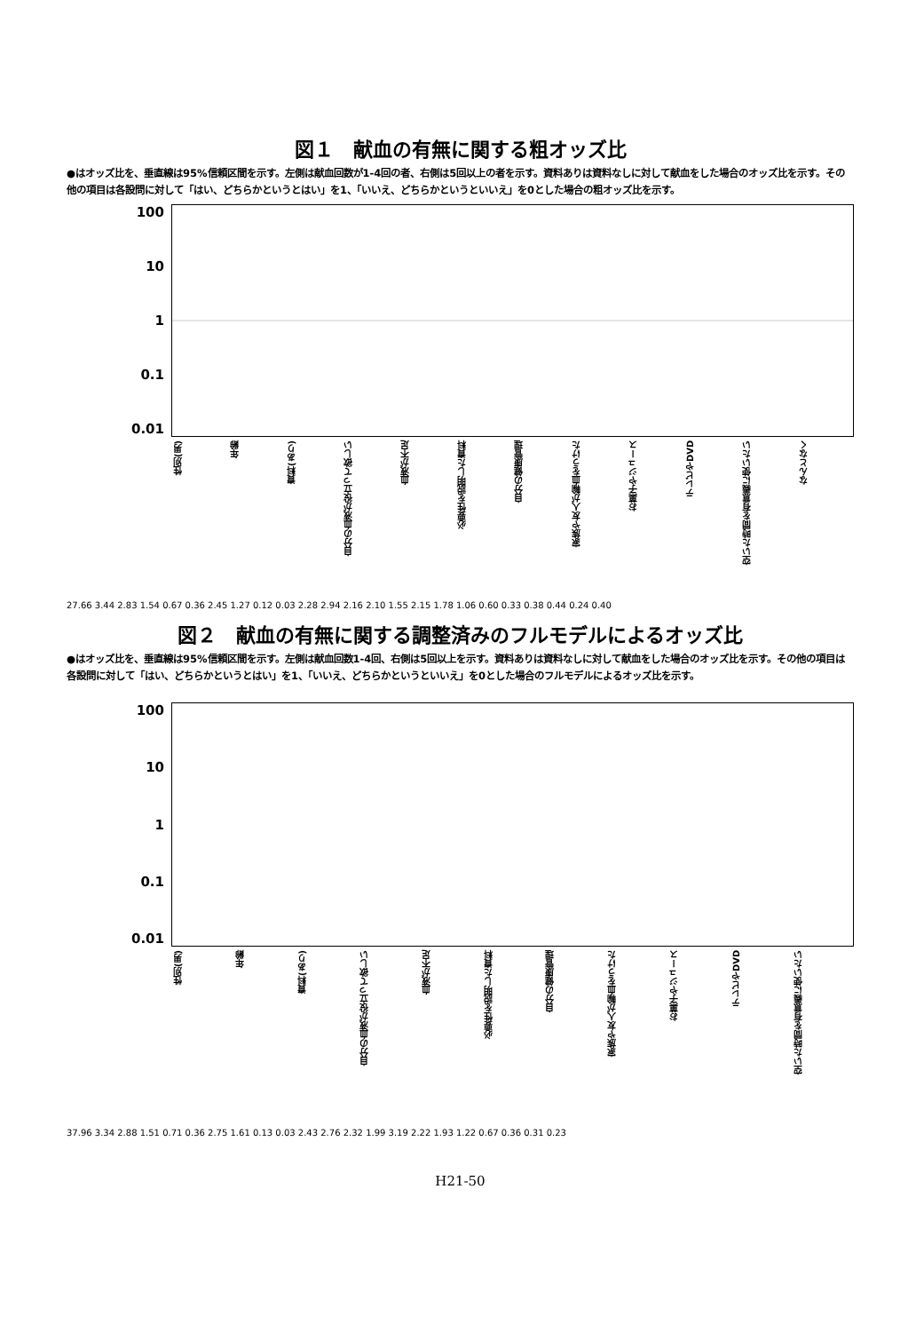図１　献血の有無に関する粗オッズ比
●はオッズ比を、垂直線は95%信頼区間を示す。左側は献血回数が1-4回の者、右側は5回以上の者を示す。資料ありは資料なしに対して献血をした場合のオッズ比を示す。その他の項目は各設問に対して「はい、どちらかというとはい」を1、「いいえ、どちらかというといいえ」を0とした場合の粗オッズ比を示す。
100
10
1
0.1
0.01
性別(男) 年齢 資料(あり) 自分の血液が役立って欲しい 血液が不足 必要性を説明した資料 自分の健康管理 家族や友人が輸血をうけた お菓子やジュース テレビやDVD 空いた時間を有意義に使いたい なんとなく
27.66 3.44 2.83 1.54 0.67 0.36 2.45 1.27 0.12 0.03 2.28 2.94 2.16 2.10 1.55 2.15 1.78 1.06 0.60 0.33 0.38 0.44 0.24 0.40
図２　献血の有無に関する調整済みのフルモデルによるオッズ比
●はオッズ比を、垂直線は95%信頼区間を示す。左側は献血回数1-4回、右側は5回以上を示す。資料ありは資料なしに対して献血をした場合のオッズ比を示す。その他の項目は各設問に対して「はい、どちらかというとはい」を1、「いいえ、どちらかというといいえ」を0とした場合のフルモデルによるオッズ比を示す。
100
10
1
0.1
0.01
性別(男) 年齢 資料(あり) 自分の血液が役立って欲しい 血液が不足 必要性を説明した資料 自分の健康管理 家族や友人が輸血をうけた お菓子やジュース テレビやDVD 空いた時間を有意義に使いたい
37.96 3.34 2.88 1.51 0.71 0.36 2.75 1.61 0.13 0.03 2.43 2.76 2.32 1.99 3.19 2.22 1.93 1.22 0.67 0.36 0.31 0.23
H21-50